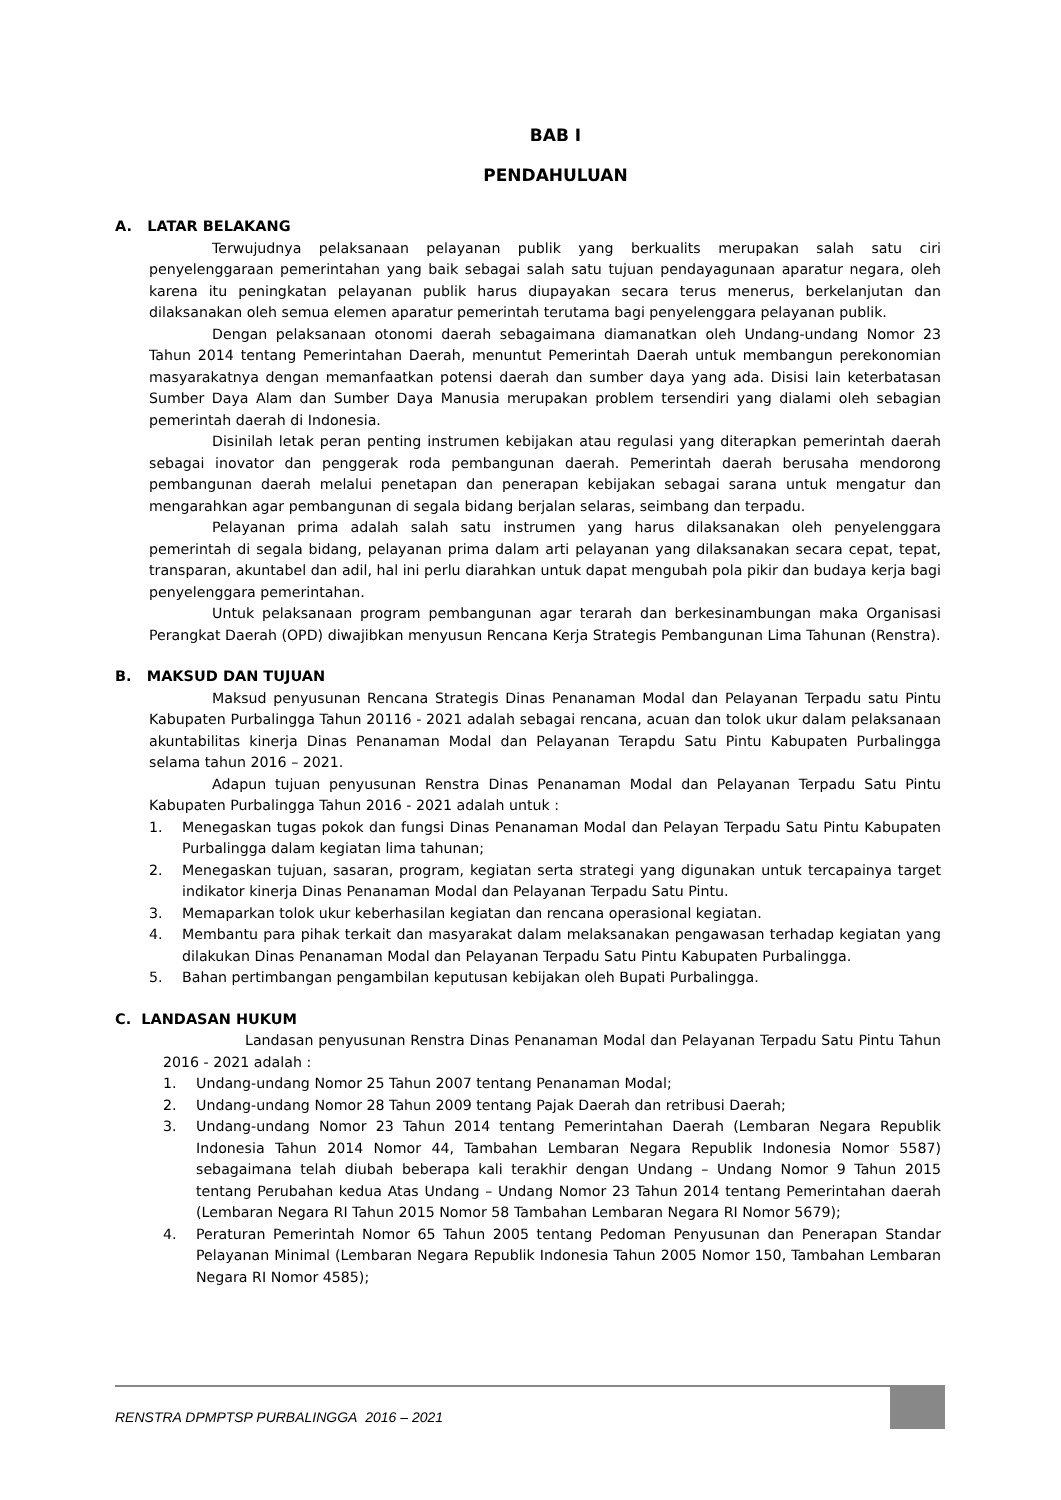BAB I
PENDAHULUAN
A. LATAR BELAKANG
Terwujudnya pelaksanaan pelayanan publik yang berkualits merupakan salah satu ciri penyelenggaraan pemerintahan yang baik sebagai salah satu tujuan pendayagunaan aparatur negara, oleh karena itu peningkatan pelayanan publik harus diupayakan secara terus menerus, berkelanjutan dan dilaksanakan oleh semua elemen aparatur pemerintah terutama bagi penyelenggara pelayanan publik.
Dengan pelaksanaan otonomi daerah sebagaimana diamanatkan oleh Undang-undang Nomor 23 Tahun 2014 tentang Pemerintahan Daerah, menuntut Pemerintah Daerah untuk membangun perekonomian masyarakatnya dengan memanfaatkan potensi daerah dan sumber daya yang ada. Disisi lain keterbatasan Sumber Daya Alam dan Sumber Daya Manusia merupakan problem tersendiri yang dialami oleh sebagian pemerintah daerah di Indonesia.
Disinilah letak peran penting instrumen kebijakan atau regulasi yang diterapkan pemerintah daerah sebagai inovator dan penggerak roda pembangunan daerah. Pemerintah daerah berusaha mendorong pembangunan daerah melalui penetapan dan penerapan kebijakan sebagai sarana untuk mengatur dan mengarahkan agar pembangunan di segala bidang berjalan selaras, seimbang dan terpadu.
Pelayanan prima adalah salah satu instrumen yang harus dilaksanakan oleh penyelenggara pemerintah di segala bidang, pelayanan prima dalam arti pelayanan yang dilaksanakan secara cepat, tepat, transparan, akuntabel dan adil, hal ini perlu diarahkan untuk dapat mengubah pola pikir dan budaya kerja bagi penyelenggara pemerintahan.
Untuk pelaksanaan program pembangunan agar terarah dan berkesinambungan maka Organisasi Perangkat Daerah (OPD) diwajibkan menyusun Rencana Kerja Strategis Pembangunan Lima Tahunan (Renstra).
B. MAKSUD DAN TUJUAN
Maksud penyusunan Rencana Strategis Dinas Penanaman Modal dan Pelayanan Terpadu satu Pintu Kabupaten Purbalingga Tahun 20116 - 2021 adalah sebagai rencana, acuan dan tolok ukur dalam pelaksanaan akuntabilitas kinerja Dinas Penanaman Modal dan Pelayanan Terapdu Satu Pintu Kabupaten Purbalingga selama tahun 2016 – 2021.
Adapun tujuan penyusunan Renstra Dinas Penanaman Modal dan Pelayanan Terpadu Satu Pintu Kabupaten Purbalingga Tahun 2016 - 2021 adalah untuk :
1. Menegaskan tugas pokok dan fungsi Dinas Penanaman Modal dan Pelayan Terpadu Satu Pintu Kabupaten Purbalingga dalam kegiatan lima tahunan;
2. Menegaskan tujuan, sasaran, program, kegiatan serta strategi yang digunakan untuk tercapainya target indikator kinerja Dinas Penanaman Modal dan Pelayanan Terpadu Satu Pintu.
3. Memaparkan tolok ukur keberhasilan kegiatan dan rencana operasional kegiatan.
4. Membantu para pihak terkait dan masyarakat dalam melaksanakan pengawasan terhadap kegiatan yang dilakukan Dinas Penanaman Modal dan Pelayanan Terpadu Satu Pintu Kabupaten Purbalingga.
5. Bahan pertimbangan pengambilan keputusan kebijakan oleh Bupati Purbalingga.
C. LANDASAN HUKUM
Landasan penyusunan Renstra Dinas Penanaman Modal dan Pelayanan Terpadu Satu Pintu Tahun 2016 - 2021 adalah :
1. Undang-undang Nomor 25 Tahun 2007 tentang Penanaman Modal;
2. Undang-undang Nomor 28 Tahun 2009 tentang Pajak Daerah dan retribusi Daerah;
3. Undang-undang Nomor 23 Tahun 2014 tentang Pemerintahan Daerah (Lembaran Negara Republik Indonesia Tahun 2014 Nomor 44, Tambahan Lembaran Negara Republik Indonesia Nomor 5587) sebagaimana telah diubah beberapa kali terakhir dengan Undang – Undang Nomor 9 Tahun 2015 tentang Perubahan kedua Atas Undang – Undang Nomor 23 Tahun 2014 tentang Pemerintahan daerah (Lembaran Negara RI Tahun 2015 Nomor 58 Tambahan Lembaran Negara RI Nomor 5679);
4. Peraturan Pemerintah Nomor 65 Tahun 2005 tentang Pedoman Penyusunan dan Penerapan Standar Pelayanan Minimal (Lembaran Negara Republik Indonesia Tahun 2005 Nomor 150, Tambahan Lembaran Negara RI Nomor 4585);
RENSTRA DPMPTSP PURBALINGGA 2016 – 2021